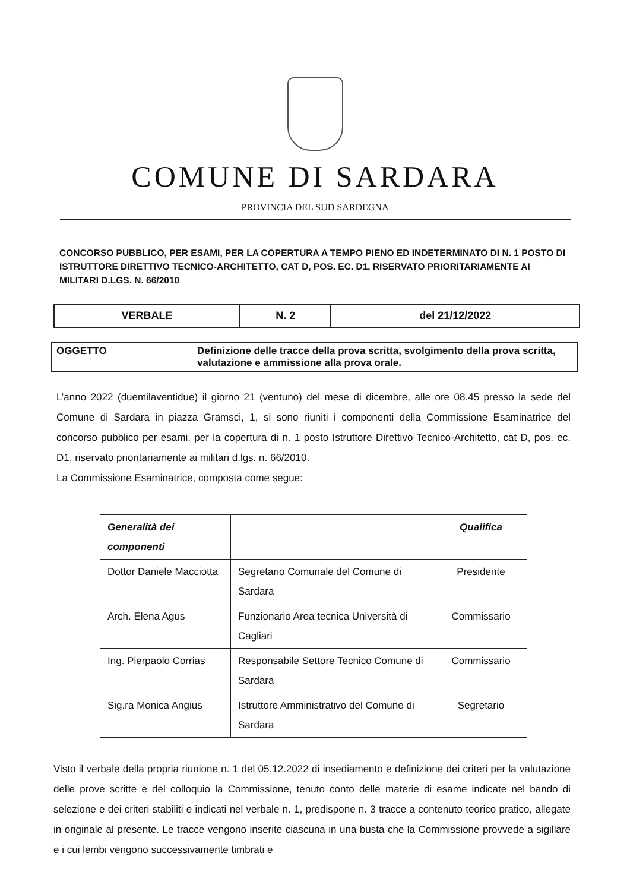COMUNE DI SARDARA
PROVINCIA DEL SUD SARDEGNA
CONCORSO PUBBLICO, PER ESAMI, PER LA COPERTURA A TEMPO PIENO ED INDETERMINATO DI N. 1 POSTO DI ISTRUTTORE DIRETTIVO TECNICO-ARCHITETTO, CAT D, POS. EC. D1, RISERVATO PRIORITARIAMENTE AI MILITARI D.LGS. N. 66/2010
| VERBALE | N. 2 | del 21/12/2022 |
| OGGETTO | Definizione delle tracce della prova scritta, svolgimento della prova scritta, valutazione e ammissione alla prova orale. |
L’anno 2022 (duemilaventidue) il giorno 21 (ventuno) del mese di dicembre, alle ore 08.45 presso la sede del Comune di Sardara in piazza Gramsci, 1, si sono riuniti i componenti della Commissione Esaminatrice del concorso pubblico per esami, per la copertura di n. 1 posto Istruttore Direttivo Tecnico-Architetto, cat D, pos. ec. D1, riservato prioritariamente ai militari d.lgs. n. 66/2010.
La Commissione Esaminatrice, composta come segue:
| Generalità dei componenti | | Qualifica |
| --- | --- | --- |
| Dottor Daniele Macciotta | Segretario Comunale del Comune di Sardara | Presidente |
| Arch. Elena Agus | Funzionario Area tecnica Università di Cagliari | Commissario |
| Ing. Pierpaolo Corrias | Responsabile Settore Tecnico Comune di Sardara | Commissario |
| Sig.ra Monica Angius | Istruttore Amministrativo del Comune di Sardara | Segretario |
Visto il verbale della propria riunione n. 1 del 05.12.2022 di insediamento e definizione dei criteri per la valutazione delle prove scritte e del colloquio la Commissione, tenuto conto delle materie di esame indicate nel bando di selezione e dei criteri stabiliti e indicati nel verbale n. 1, predispone n. 3 tracce a contenuto teorico pratico, allegate in originale al presente. Le tracce vengono inserite ciascuna in una busta che la Commissione provvede a sigillare e i cui lembi vengono successivamente timbrati e